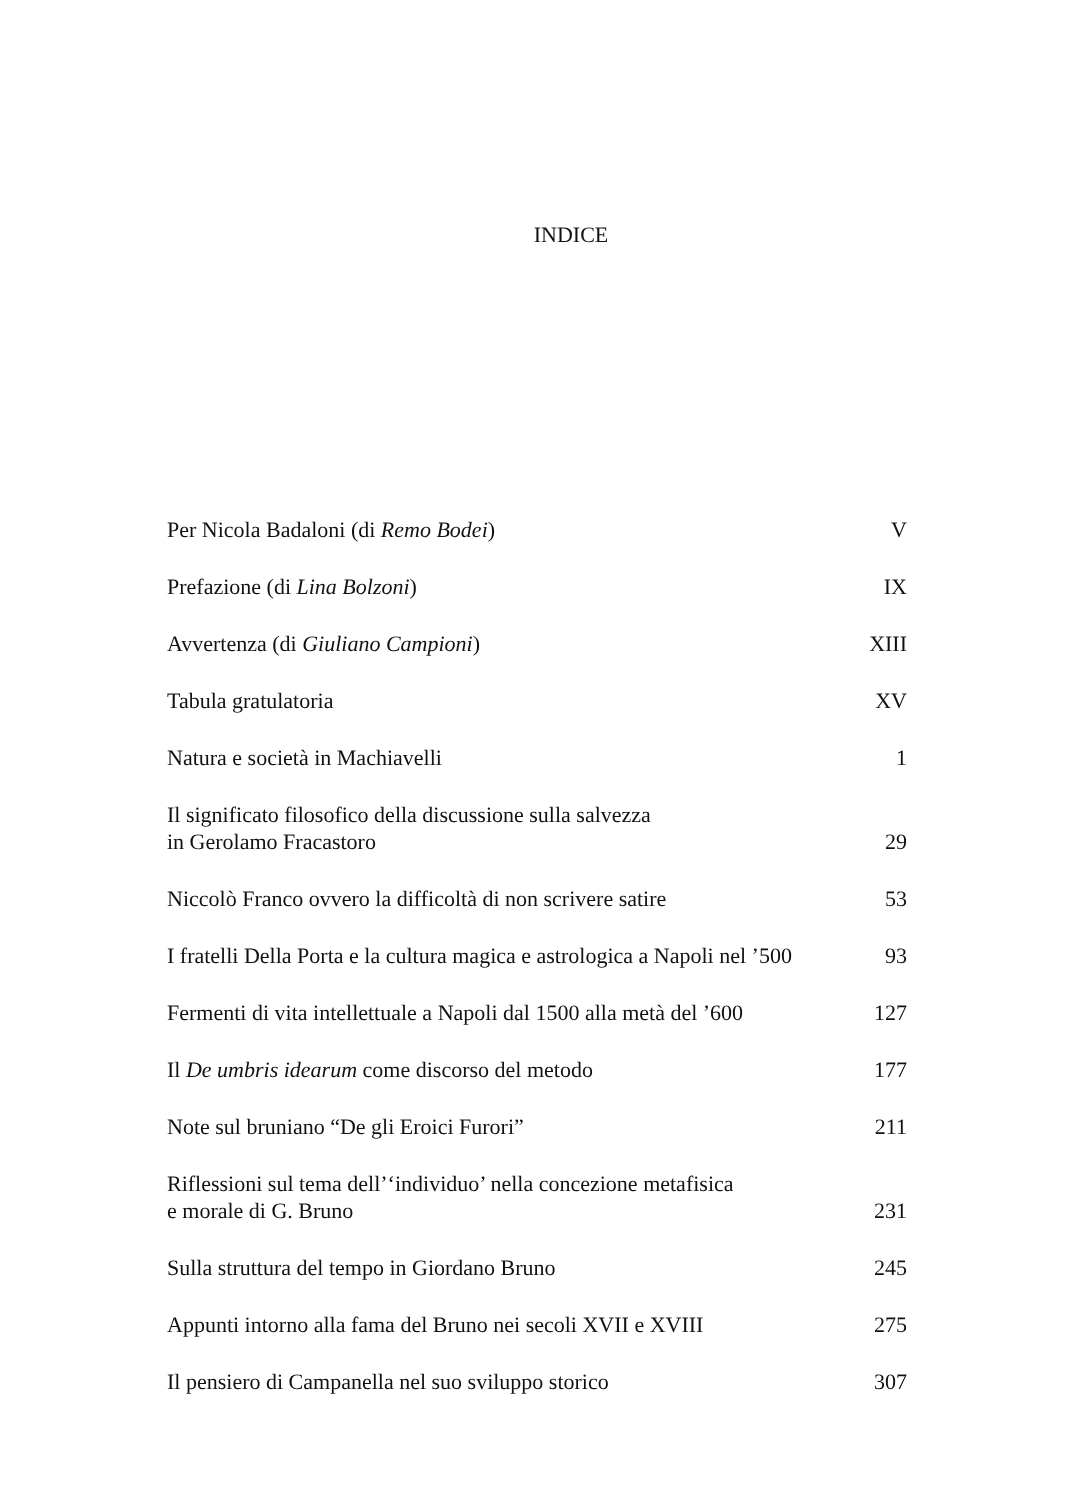INDICE
Per Nicola Badaloni (di Remo Bodei) V
Prefazione (di Lina Bolzoni) IX
Avvertenza (di Giuliano Campioni) XIII
Tabula gratulatoria XV
Natura e società in Machiavelli 1
Il significato filosofico della discussione sulla salvezza
in Gerolamo Fracastoro 29
Niccolò Franco ovvero la difficoltà di non scrivere satire 53
I fratelli Della Porta e la cultura magica e astrologica a Napoli nel ’500 93
Fermenti di vita intellettuale a Napoli dal 1500 alla metà del ’600 127
Il De umbris idearum come discorso del metodo 177
Note sul bruniano “De gli Eroici Furori” 211
Riflessioni sul tema dell’‘individuo’ nella concezione metafisica
e morale di G. Bruno 231
Sulla struttura del tempo in Giordano Bruno 245
Appunti intorno alla fama del Bruno nei secoli XVII e XVIII 275
Il pensiero di Campanella nel suo sviluppo storico 307